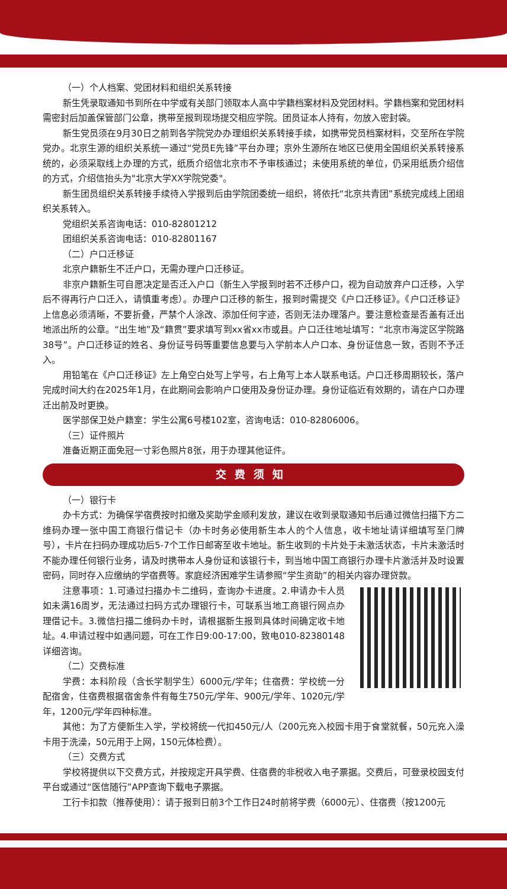（一）个人档案、党团材料和组织关系转接
新生凭录取通知书到所在中学或有关部门领取本人高中学籍档案材料及党团材料。学籍档案和党团材料需密封后加盖保管部门公章，携带至报到现场提交相应学院。团员证本人持有，勿放入密封袋。
新生党员须在9月30日之前到各学院党办办理组织关系转接手续，如携带党员档案材料，交至所在学院党办。北京生源的组织关系统一通过“党员E先锋”平台办理；京外生源所在地区已使用全国组织关系转接系统的，必须采取线上办理的方式，纸质介绍信北京市不予审核通过；未使用系统的单位，仍采用纸质介绍信的方式，介绍信抬头为"北京大学XX学院党委"。
新生团员组织关系转接手续待入学报到后由学院团委统一组织，将依托“北京共青团”系统完成线上团组织关系转入。
党组织关系咨询电话：010-82801212
团组织关系咨询电话：010-82801167
（二）户口迁移证
北京户籍新生不迁户口，无需办理户口迁移证。
非京户籍新生可自愿决定是否迁入户口（新生入学报到时若不迁移户口，视为自动放弃户口迁移，入学后不得再行户口迁入，请慎重考虑）。办理户口迁移的新生，报到时需提交《户口迁移证》。《户口迁移证》上信息必须清晰，不要折叠，严禁个人涂改、添加任何字迹，否则无法办理落户。要注意检查是否盖有迁出地派出所的公章。“出生地”及“籍贯”要求填写到xx省xx市或县。户口迁往地址填写：“北京市海淀区学院路38号”。户口迁移证的姓名、身份证号码等重要信息要与入学前本人户口本、身份证信息一致，否则不予迁入。
用铅笔在《户口迁移证》左上角空白处写上学号，右上角写上本人联系电话。户口迁移周期较长，落户完成时间大约在2025年1月，在此期间会影响户口使用及身份证办理。身份证临近有效期的，请在户口办理迁出前及时更换。
医学部保卫处户籍室：学生公寓6号楼102室，咨询电话：010-82806006。
（三）证件照片
准备近期正面免冠一寸彩色照片8张，用于办理其他证件。
交费须知
（一）银行卡
办卡方式：为确保学宿费按时扣缴及奖助学金顺利发放，建议在收到录取通知书后通过微信扫描下方二维码办理一张中国工商银行借记卡（办卡时务必使用新生本人的个人信息，收卡地址请详细填写至门牌号），卡片在扫码办理成功后5-7个工作日邮寄至收卡地址。新生收到的卡片处于未激活状态，卡片未激活时不能办理任何银行业务，请及时携带本人身份证和该银行卡，到当地中国工商银行办理卡片激活并及时设置密码，同时存入应缴纳的学宿费等。家庭经济困难学生请参照“学生资助”的相关内容办理贷款。
注意事项：1.可通过扫描办卡二维码，查询办卡进度。2.申请办卡人员如未满16周岁，无法通过扫码方式办理银行卡，可联系当地工商银行网点办理借记卡。3.微信扫描二维码办卡时，请根据新生报到具体时间确定收卡地址。4.申请过程中如遇问题，可在工作日9:00-17:00，致电010-82380148详细咨询。
（二）交费标准
学费：本科阶段（含长学制学生）6000元/学年；住宿费：学校统一分配宿舍，住宿费根据宿舍条件有每生750元/学年、900元/学年、1020元/学年，1200元/学年四种标准。
其他：为了方便新生入学，学校将统一代扣450元/人（200元充入校园卡用于食堂就餐，50元充入澡卡用于洗澡，50元用于上网，150元体检费）。
（三）交费方式
学校将提供以下交费方式，并按规定开具学费、住宿费的非税收入电子票据。交费后，可登录校园支付平台或通过“医信随行”APP查询下载电子票据。
工行卡扣款（推荐使用）：请于报到日前3个工作日24时前将学费（6000元）、住宿费（按1200元